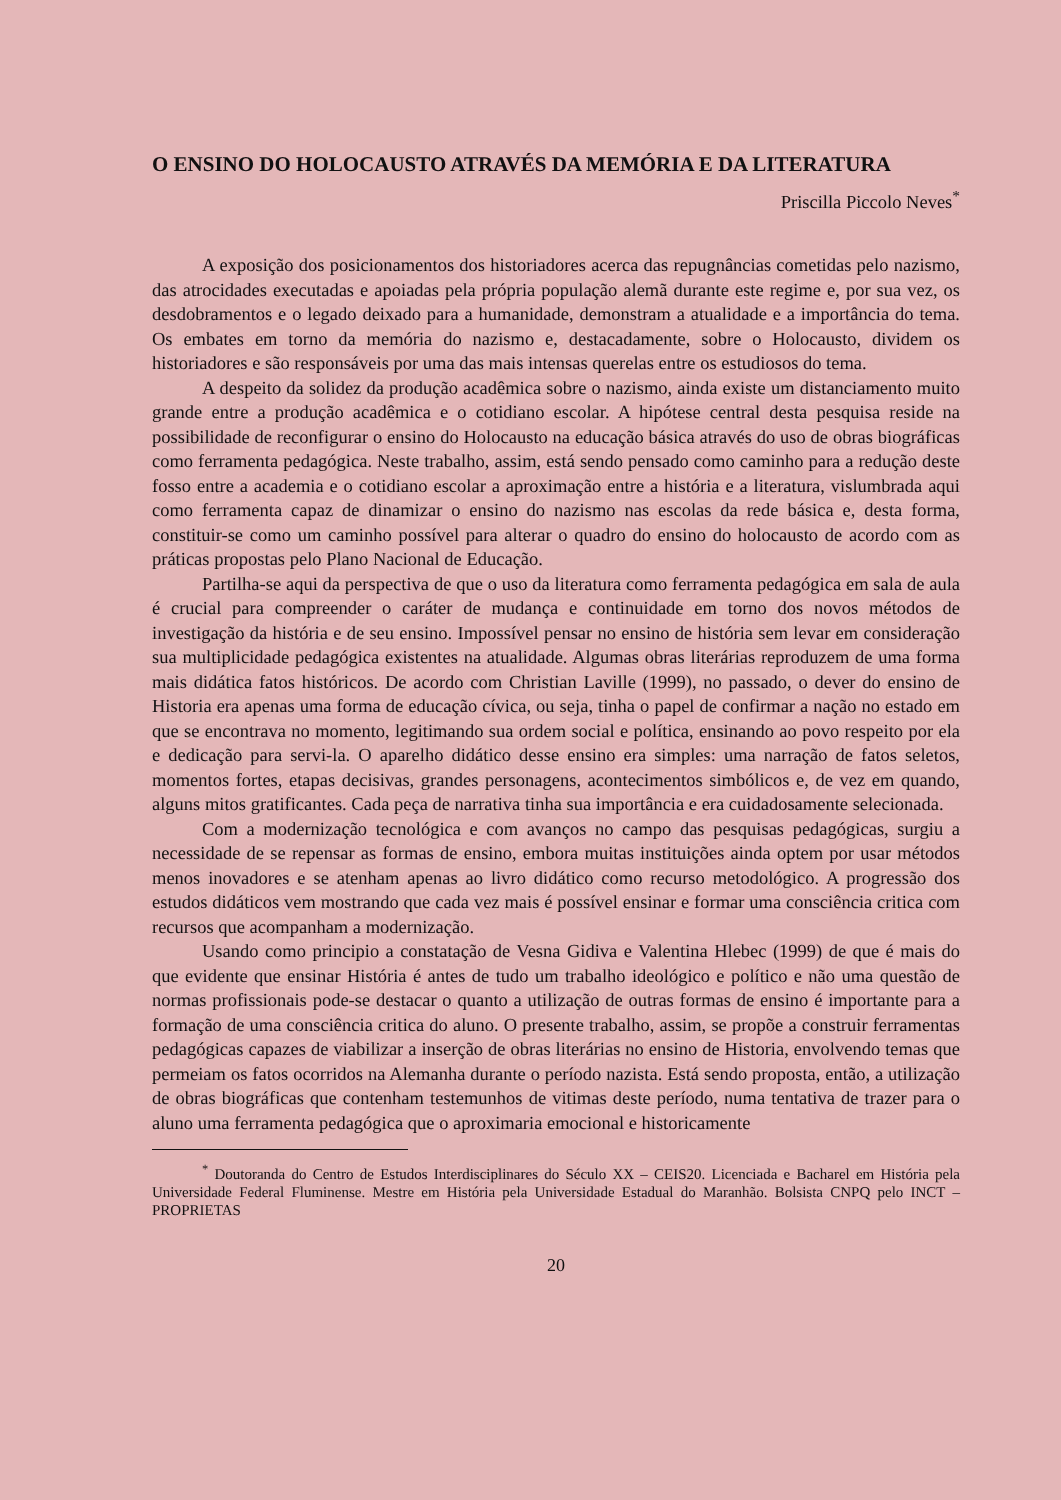O ENSINO DO HOLOCAUSTO ATRAVÉS DA MEMÓRIA E DA LITERATURA
Priscilla Piccolo Neves<sup>*</sup>
A exposição dos posicionamentos dos historiadores acerca das repugnâncias cometidas pelo nazismo, das atrocidades executadas e apoiadas pela própria população alemã durante este regime e, por sua vez, os desdobramentos e o legado deixado para a humanidade, demonstram a atualidade e a importância do tema. Os embates em torno da memória do nazismo e, destacadamente, sobre o Holocausto, dividem os historiadores e são responsáveis por uma das mais intensas querelas entre os estudiosos do tema.
A despeito da solidez da produção acadêmica sobre o nazismo, ainda existe um distanciamento muito grande entre a produção acadêmica e o cotidiano escolar. A hipótese central desta pesquisa reside na possibilidade de reconfigurar o ensino do Holocausto na educação básica através do uso de obras biográficas como ferramenta pedagógica. Neste trabalho, assim, está sendo pensado como caminho para a redução deste fosso entre a academia e o cotidiano escolar a aproximação entre a história e a literatura, vislumbrada aqui como ferramenta capaz de dinamizar o ensino do nazismo nas escolas da rede básica e, desta forma, constituir-se como um caminho possível para alterar o quadro do ensino do holocausto de acordo com as práticas propostas pelo Plano Nacional de Educação.
Partilha-se aqui da perspectiva de que o uso da literatura como ferramenta pedagógica em sala de aula é crucial para compreender o caráter de mudança e continuidade em torno dos novos métodos de investigação da história e de seu ensino. Impossível pensar no ensino de história sem levar em consideração sua multiplicidade pedagógica existentes na atualidade. Algumas obras literárias reproduzem de uma forma mais didática fatos históricos. De acordo com Christian Laville (1999), no passado, o dever do ensino de Historia era apenas uma forma de educação cívica, ou seja, tinha o papel de confirmar a nação no estado em que se encontrava no momento, legitimando sua ordem social e política, ensinando ao povo respeito por ela e dedicação para servi-la. O aparelho didático desse ensino era simples: uma narração de fatos seletos, momentos fortes, etapas decisivas, grandes personagens, acontecimentos simbólicos e, de vez em quando, alguns mitos gratificantes. Cada peça de narrativa tinha sua importância e era cuidadosamente selecionada.
Com a modernização tecnológica e com avanços no campo das pesquisas pedagógicas, surgiu a necessidade de se repensar as formas de ensino, embora muitas instituições ainda optem por usar métodos menos inovadores e se atenham apenas ao livro didático como recurso metodológico. A progressão dos estudos didáticos vem mostrando que cada vez mais é possível ensinar e formar uma consciência critica com recursos que acompanham a modernização.
Usando como principio a constatação de Vesna Gidiva e Valentina Hlebec (1999) de que é mais do que evidente que ensinar História é antes de tudo um trabalho ideológico e político e não uma questão de normas profissionais pode-se destacar o quanto a utilização de outras formas de ensino é importante para a formação de uma consciência critica do aluno. O presente trabalho, assim, se propõe a construir ferramentas pedagógicas capazes de viabilizar a inserção de obras literárias no ensino de Historia, envolvendo temas que permeiam os fatos ocorridos na Alemanha durante o período nazista. Está sendo proposta, então, a utilização de obras biográficas que contenham testemunhos de vitimas deste período, numa tentativa de trazer para o aluno uma ferramenta pedagógica que o aproximaria emocional e historicamente
<sup>*</sup> Doutoranda do Centro de Estudos Interdisciplinares do Século XX – CEIS20. Licenciada e Bacharel em História pela Universidade Federal Fluminense. Mestre em História pela Universidade Estadual do Maranhão. Bolsista CNPQ pelo INCT – PROPRIETAS
20